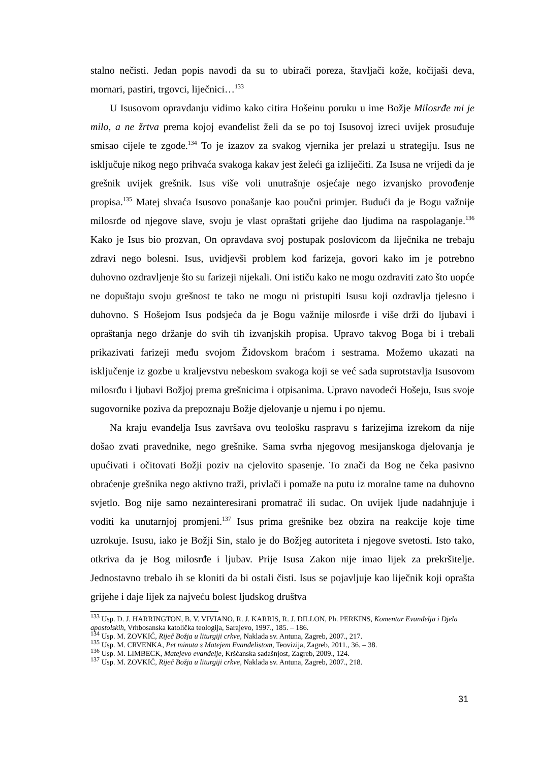stalno nečisti. Jedan popis navodi da su to ubirači poreza, štavljači kože, kočijaši deva, mornari, pastiri, trgovci, liječnici…<sup>133</sup>
U Isusovom opravdanju vidimo kako citira Hošeinu poruku u ime Božje Milosrđe mi je milo, a ne žrtva prema kojoj evanđelist želi da se po toj Isusovoj izreci uvijek prosuđuje smisao cijele te zgode.<sup>134</sup> To je izazov za svakog vjernika jer prelazi u strategiju. Isus ne isključuje nikog nego prihvaća svakoga kakav jest želeći ga izliječiti. Za Isusa ne vrijedi da je grešnik uvijek grešnik. Isus više voli unutrašnje osjećaje nego izvanjsko provođenje propisa.<sup>135</sup> Matej shvaća Isusovo ponašanje kao poučni primjer. Budući da je Bogu važnije milosrđe od njegove slave, svoju je vlast opraštati grijehe dao ljudima na raspolaganje.<sup>136</sup> Kako je Isus bio prozvan, On opravdava svoj postupak poslovicom da liječnika ne trebaju zdravi nego bolesni. Isus, uvidjevši problem kod farizeja, govori kako im je potrebno duhovno ozdravljenje što su farizeji nijekali. Oni ističu kako ne mogu ozdraviti zato što uopće ne dopuštaju svoju grešnost te tako ne mogu ni pristupiti Isusu koji ozdravlja tjelesno i duhovno. S Hošejom Isus podsjeća da je Bogu važnije milosrđe i više drži do ljubavi i opraštanja nego držanje do svih tih izvanjskih propisa. Upravo takvog Boga bi i trebali prikazivati farizeji među svojom Židovskom braćom i sestrama. Možemo ukazati na isključenje iz gozbe u kraljevstvu nebeskom svakoga koji se već sada suprotstavlja Isusovom milosrđu i ljubavi Božjoj prema grešnicima i otpisanima. Upravo navodeći Hošeju, Isus svoje sugovornike poziva da prepoznaju Božje djelovanje u njemu i po njemu.
Na kraju evanđelja Isus završava ovu teološku raspravu s farizejima izrekom da nije došao zvati pravednike, nego grešnike. Sama svrha njegovog mesijanskoga djelovanja je upućivati i očitovati Božji poziv na cjelovito spasenje. To znači da Bog ne čeka pasivno obraćenje grešnika nego aktivno traži, privlači i pomaže na putu iz moralne tame na duhovno svjetlo. Bog nije samo nezainteresirani promatrač ili sudac. On uvijek ljude nadahnjuje i voditi ka unutarnjoj promjeni.<sup>137</sup> Isus prima grešnike bez obzira na reakcije koje time uzrokuje. Isusu, iako je Božji Sin, stalo je do Božjeg autoriteta i njegove svetosti. Isto tako, otkriva da je Bog milosrđe i ljubav. Prije Isusa Zakon nije imao lijek za prekršitelje. Jednostavno trebalo ih se kloniti da bi ostali čisti. Isus se pojavljuje kao liječnik koji oprašta grijehe i daje lijek za najveću bolest ljudskog društva
<sup>133</sup> Usp. D. J. HARRINGTON, B. V. VIVIANO, R. J. KARRIS, R. J. DILLON, Ph. PERKINS, Komentar Evanđelja i Djela apostolskih, Vrhbosanska katolička teologija, Sarajevo, 1997., 185. – 186.
<sup>134</sup> Usp. M. ZOVKIĆ, Riječ Božja u liturgiji crkve, Naklada sv. Antuna, Zagreb, 2007., 217.
<sup>135</sup> Usp. M. CRVENKA, Pet minuta s Matejem Evanđelistom, Teovizija, Zagreb, 2011., 36. – 38.
<sup>136</sup> Usp. M. LIMBECK, Matejevo evanđelje, Kršćanska sadašnjost, Zagreb, 2009., 124.
<sup>137</sup> Usp. M. ZOVKIĆ, Riječ Božja u liturgiji crkve, Naklada sv. Antuna, Zagreb, 2007., 218.
31